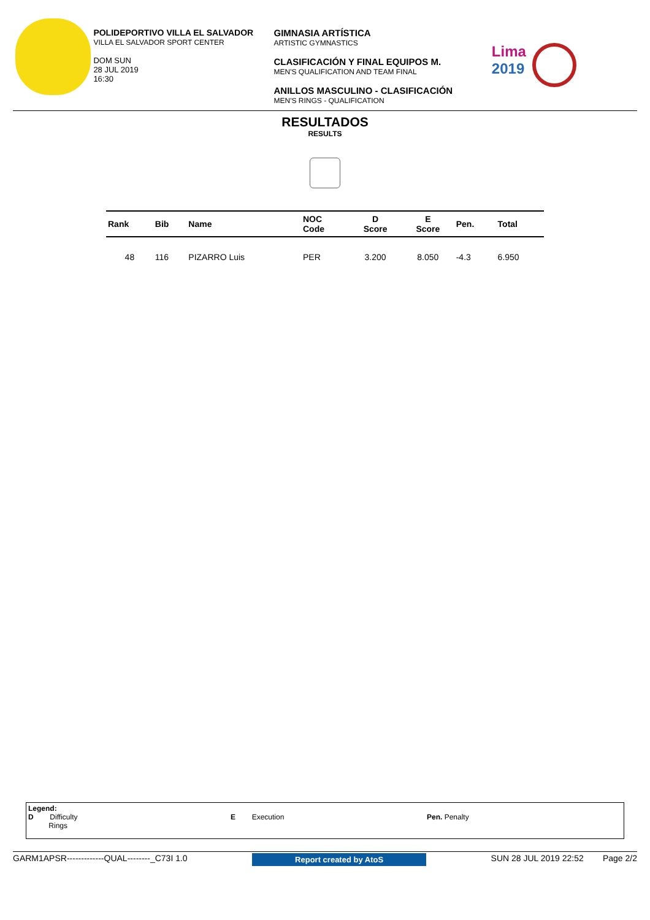POLIDEPORTIVO VILLA EL SALVADOR
VILLA EL SALVADOR SPORT CENTER
DOM SUN
28 JUL 2019
16:30
GIMNASIA ARTÍSTICA
ARTISTIC GYMNASTICS
CLASIFICACIÓN Y FINAL EQUIPOS M.
MEN'S QUALIFICATION AND TEAM FINAL
ANILLOS MASCULINO - CLASIFICACIÓN
MEN'S RINGS - QUALIFICATION
Lima
2019
RESULTADOS
RESULTS
| Rank | Bib | Name | NOC Code | D Score | E Score | Pen. | Total |
| --- | --- | --- | --- | --- | --- | --- | --- |
| 48 | 116 | PIZARRO Luis | PER | 3.200 | 8.050 | -4.3 | 6.950 |
Legend:
D Difficulty
Rings
E Execution Pen. Penalty
GARM1APSR-------------QUAL--------_C73I 1.0 Report created by AtoS SUN 28 JUL 2019 22:52 Page 2/2